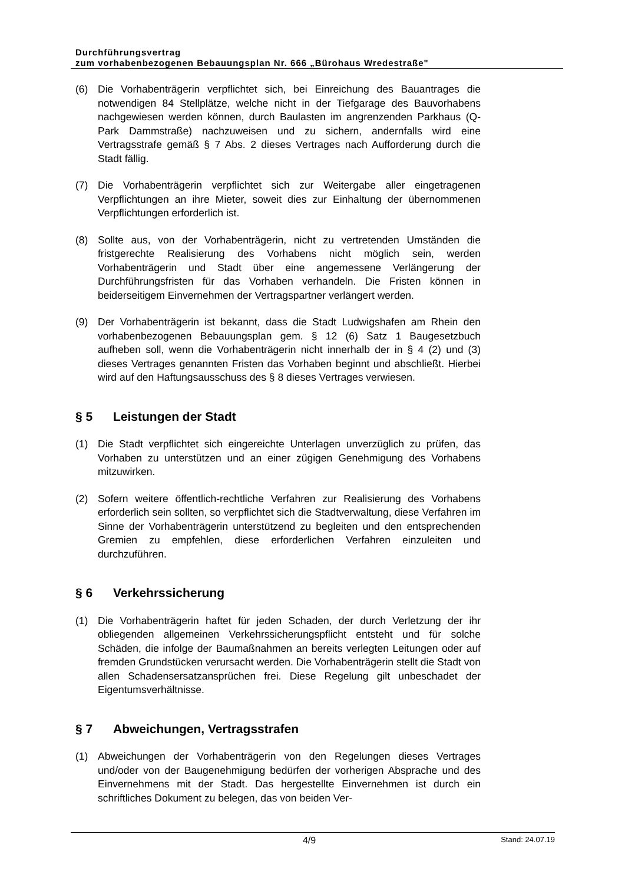Durchführungsvertrag
zum vorhabenbezogenen Bebauungsplan Nr. 666 „Bürohaus Wredestraße"
(6) Die Vorhabenträgerin verpflichtet sich, bei Einreichung des Bauantrages die notwendigen 84 Stellplätze, welche nicht in der Tiefgarage des Bauvorhabens nachgewiesen werden können, durch Baulasten im angrenzenden Parkhaus (Q-Park Dammstraße) nachzuweisen und zu sichern, andernfalls wird eine Vertragsstrafe gemäß § 7 Abs. 2 dieses Vertrages nach Aufforderung durch die Stadt fällig.
(7) Die Vorhabenträgerin verpflichtet sich zur Weitergabe aller eingetragenen Verpflichtungen an ihre Mieter, soweit dies zur Einhaltung der übernommenen Verpflichtungen erforderlich ist.
(8) Sollte aus, von der Vorhabenträgerin, nicht zu vertretenden Umständen die fristgerechte Realisierung des Vorhabens nicht möglich sein, werden Vorhabenträgerin und Stadt über eine angemessene Verlängerung der Durchführungsfristen für das Vorhaben verhandeln. Die Fristen können in beiderseitigem Einvernehmen der Vertragspartner verlängert werden.
(9) Der Vorhabenträgerin ist bekannt, dass die Stadt Ludwigshafen am Rhein den vorhabenbezogenen Bebauungsplan gem. § 12 (6) Satz 1 Baugesetzbuch aufheben soll, wenn die Vorhabenträgerin nicht innerhalb der in § 4 (2) und (3) dieses Vertrages genannten Fristen das Vorhaben beginnt und abschließt. Hierbei wird auf den Haftungsausschuss des § 8 dieses Vertrages verwiesen.
§ 5 Leistungen der Stadt
(1) Die Stadt verpflichtet sich eingereichte Unterlagen unverzüglich zu prüfen, das Vorhaben zu unterstützen und an einer zügigen Genehmigung des Vorhabens mitzuwirken.
(2) Sofern weitere öffentlich-rechtliche Verfahren zur Realisierung des Vorhabens erforderlich sein sollten, so verpflichtet sich die Stadtverwaltung, diese Verfahren im Sinne der Vorhabenträgerin unterstützend zu begleiten und den entsprechenden Gremien zu empfehlen, diese erforderlichen Verfahren einzuleiten und durchzuführen.
§ 6 Verkehrssicherung
(1) Die Vorhabenträgerin haftet für jeden Schaden, der durch Verletzung der ihr obliegenden allgemeinen Verkehrssicherungspflicht entsteht und für solche Schäden, die infolge der Baumaßnahmen an bereits verlegten Leitungen oder auf fremden Grundstücken verursacht werden. Die Vorhabenträgerin stellt die Stadt von allen Schadensersatzansprüchen frei. Diese Regelung gilt unbeschadet der Eigentumsverhältnisse.
§ 7 Abweichungen, Vertragsstrafen
(1) Abweichungen der Vorhabenträgerin von den Regelungen dieses Vertrages und/oder von der Baugenehmigung bedürfen der vorherigen Absprache und des Einvernehmens mit der Stadt. Das hergestellte Einvernehmen ist durch ein schriftliches Dokument zu belegen, das von beiden Ver-
4/9
Stand: 24.07.19